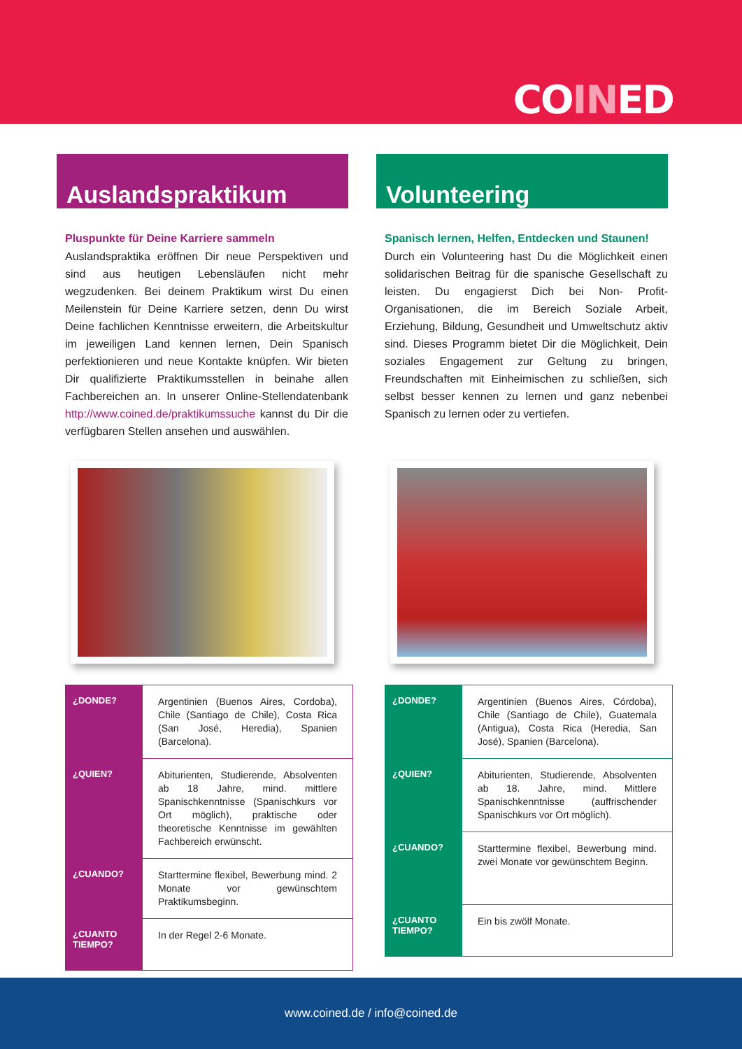COINED
Auslandspraktikum
Pluspunkte für Deine Karriere sammeln
Auslandspraktika eröffnen Dir neue Perspektiven und sind aus heutigen Lebensläufen nicht mehr wegzudenken. Bei deinem Praktikum wirst Du einen Meilenstein für Deine Karriere setzen, denn Du wirst Deine fachlichen Kenntnisse erweitern, die Arbeitskultur im jeweiligen Land kennen lernen, Dein Spanisch perfektionieren und neue Kontakte knüpfen. Wir bieten Dir qualifizierte Praktikumsstellen in beinahe allen Fachbereichen an. In unserer Online-Stellendatenbank http://www.coined.de/praktikumssuche kannst du Dir die verfügbaren Stellen ansehen und auswählen.
| ¿DONDE? | Argentinien (Buenos Aires, Cordoba), Chile (Santiago de Chile), Costa Rica (San José, Heredia), Spanien (Barcelona). |
| ¿QUIEN? | Abiturienten, Studierende, Absolventen ab 18 Jahre, mind. mittlere Spanischkenntnisse (Spanischkurs vor Ort möglich), praktische oder theoretische Kenntnisse im gewählten Fachbereich erwünscht. |
| ¿CUANDO? | Starttermine flexibel, Bewerbung mind. 2 Monate vor gewünschtem Praktikumsbeginn. |
| ¿CUANTO TIEMPO? | In der Regel 2-6 Monate. |
Volunteering
Spanisch lernen, Helfen, Entdecken und Staunen!
Durch ein Volunteering hast Du die Möglichkeit einen solidarischen Beitrag für die spanische Gesellschaft zu leisten. Du engagierst Dich bei Non- Profit- Organisationen, die im Bereich Soziale Arbeit, Erziehung, Bildung, Gesundheit und Umweltschutz aktiv sind. Dieses Programm bietet Dir die Möglichkeit, Dein soziales Engagement zur Geltung zu bringen, Freundschaften mit Einheimischen zu schließen, sich selbst besser kennen zu lernen und ganz nebenbei Spanisch zu lernen oder zu vertiefen.
| ¿DONDE? | Argentinien (Buenos Aires, Córdoba), Chile (Santiago de Chile), Guatemala (Antigua), Costa Rica (Heredia, San José), Spanien (Barcelona). |
| ¿QUIEN? | Abiturienten, Studierende, Absolventen ab 18. Jahre, mind. Mittlere Spanischkenntnisse (auffrischender Spanischkurs vor Ort möglich). |
| ¿CUANDO? | Starttermine flexibel, Bewerbung mind. zwei Monate vor gewünschtem Beginn. |
| ¿CUANTO TIEMPO? | Ein bis zwölf Monate. |
www.coined.de / info@coined.de